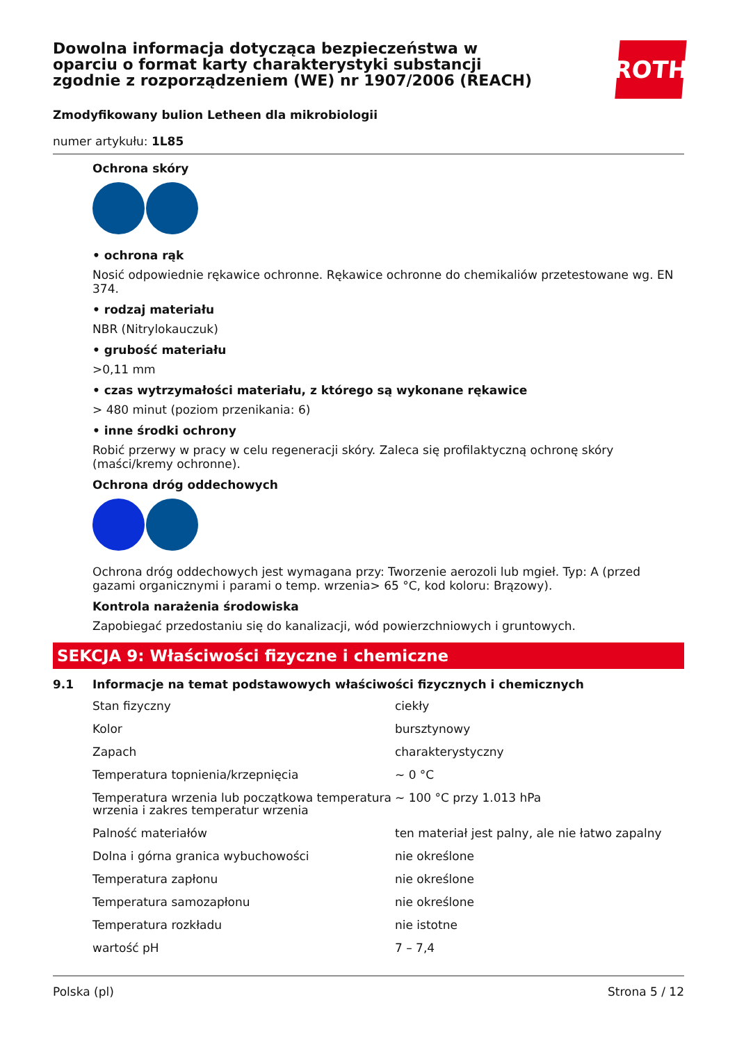Dowolna informacja dotycząca bezpieczeństwa w oparciu o format karty charakterystyki substancji zgodnie z rozporządzeniem (WE) nr 1907/2006 (REACH)
ROTH
Zmodyfikowany bulion Letheen dla mikrobiologii
numer artykułu: 1L85
Ochrona skóry
• ochrona rąk
Nosić odpowiednie rękawice ochronne. Rękawice ochronne do chemikaliów przetestowane wg. EN 374.
• rodzaj materiału
NBR (Nitrylokauczuk)
• grubość materiału
>0,11 mm
• czas wytrzymałości materiału, z którego są wykonane rękawice
> 480 minut (poziom przenikania: 6)
• inne środki ochrony
Robić przerwy w pracy w celu regeneracji skóry. Zaleca się profilaktyczną ochronę skóry (maści/kremy ochronne).
Ochrona dróg oddechowych
Ochrona dróg oddechowych jest wymagana przy: Tworzenie aerozoli lub mgieł. Typ: A (przed gazami organicznymi i parami o temp. wrzenia> 65 °C, kod koloru: Brązowy).
Kontrola narażenia środowiska
Zapobiegać przedostaniu się do kanalizacji, wód powierzchniowych i gruntowych.
SEKCJA 9: Właściwości fizyczne i chemiczne
9.1 Informacje na temat podstawowych właściwości fizycznych i chemicznych
| Stan fizyczny | ciekły |
| Kolor | bursztynowy |
| Zapach | charakterystyczny |
| Temperatura topnienia/krzepnięcia | ~ 0 °C |
| Temperatura wrzenia lub początkowa temperatura wrzenia i zakres temperatur wrzenia | ~ 100 °C przy 1.013 hPa |
| Palność materiałów | ten materiał jest palny, ale nie łatwo zapalny |
| Dolna i górna granica wybuchowości | nie określone |
| Temperatura zapłonu | nie określone |
| Temperatura samozapłonu | nie określone |
| Temperatura rozkładu | nie istotne |
| wartość pH | 7 – 7,4 |
Polska (pl) Strona 5 / 12